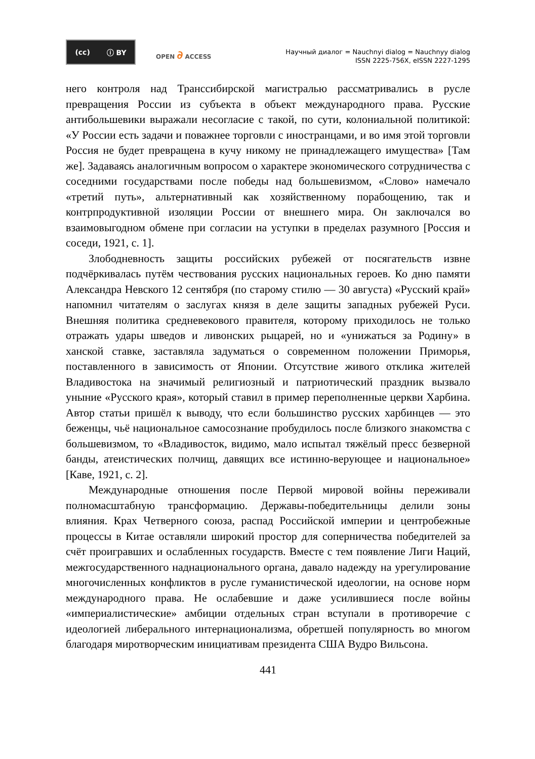(cc) ⓘ BY
OPEN ∂ ACCESS
Научный диалог = Nauchnyi dialog = Nauchnyy dialog
ISSN 2225-756X, eISSN 2227-1295
него контроля над Транссибирской магистралью рассматривались в русле превращения России из субъекта в объект международного права. Русские антибольшевики выражали несогласие с такой, по сути, колониальной политикой: «У России есть задачи и поважнее торговли с иностранцами, и во имя этой торговли Россия не будет превращена в кучу никому не принадлежащего имущества» [Там же]. Задаваясь аналогичным вопросом о характере экономического сотрудничества с соседними государствами после победы над большевизмом, «Слово» намечало «третий путь», альтернативный как хозяйственному порабощению, так и контрпродуктивной изоляции России от внешнего мира. Он заключался во взаимовыгодном обмене при согласии на уступки в пределах разумного [Россия и соседи, 1921, с. 1].
Злободневность защиты российских рубежей от посягательств извне подчёркивалась путём чествования русских национальных героев. Ко дню памяти Александра Невского 12 сентября (по старому стилю — 30 августа) «Русский край» напомнил читателям о заслугах князя в деле защиты западных рубежей Руси. Внешняя политика средневекового правителя, которому приходилось не только отражать удары шведов и ливонских рыцарей, но и «унижаться за Родину» в ханской ставке, заставляла задуматься о современном положении Приморья, поставленного в зависимость от Японии. Отсутствие живого отклика жителей Владивостока на значимый религиозный и патриотический праздник вызвало уныние «Русского края», который ставил в пример переполненные церкви Харбина. Автор статьи пришёл к выводу, что если большинство русских харбинцев — это беженцы, чьё национальное самосознание пробудилось после близкого знакомства с большевизмом, то «Владивосток, видимо, мало испытал тяжёлый пресс безверной банды, атеистических полчищ, давящих все истинно-верующее и национальное» [Каве, 1921, с. 2].
Международные отношения после Первой мировой войны переживали полномасштабную трансформацию. Державы-победительницы делили зоны влияния. Крах Четверного союза, распад Российской империи и центробежные процессы в Китае оставляли широкий простор для соперничества победителей за счёт проигравших и ослабленных государств. Вместе с тем появление Лиги Наций, межгосударственного наднационального органа, давало надежду на урегулирование многочисленных конфликтов в русле гуманистической идеологии, на основе норм международного права. Не ослабевшие и даже усилившиеся после войны «империалистические» амбиции отдельных стран вступали в противоречие с идеологией либерального интернационализма, обретшей популярность во многом благодаря миротворческим инициативам президента США Вудро Вильсона.
441